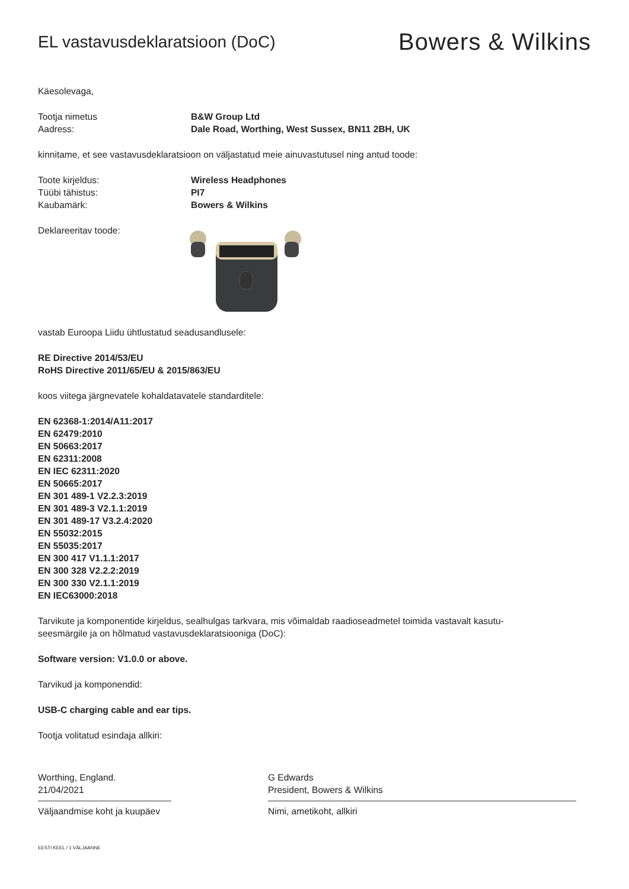EL vastavusdeklaratsioon (DoC)
Bowers & Wilkins
Käesolevaga,
Tootja nimetus B&W Group Ltd
Aadress: Dale Road, Worthing, West Sussex, BN11 2BH, UK
kinnitame, et see vastavusdeklaratsioon on väljastatud meie ainuvastutusel ning antud toode:
Toote kirjeldus: Wireless Headphones
Tüübi tähistus: PI7
Kaubamärk: Bowers & Wilkins
Deklareeritav toode:
vastab Euroopa Liidu ühtlustatud seadusandlusele:
RE Directive 2014/53/EU
RoHS Directive 2011/65/EU & 2015/863/EU
koos viitega järgnevatele kohaldatavatele standarditele:
EN 62368-1:2014/A11:2017
EN 62479:2010
EN 50663:2017
EN 62311:2008
EN IEC 62311:2020
EN 50665:2017
EN 301 489-1 V2.2.3:2019
EN 301 489-3 V2.1.1:2019
EN 301 489-17 V3.2.4:2020
EN 55032:2015
EN 55035:2017
EN 300 417 V1.1.1:2017
EN 300 328 V2.2.2:2019
EN 300 330 V2.1.1:2019
EN IEC63000:2018
Tarvikute ja komponentide kirjeldus, sealhulgas tarkvara, mis võimaldab raadioseadmetel toimida vastavalt kasutu-
seesmärgile ja on hõlmatud vastavusdeklaratsiooniga (DoC):
Software version: V1.0.0 or above.
Tarvikud ja komponendid:
USB-C charging cable and ear tips.
Tootja volitatud esindaja allkiri:
Worthing, England.
21/04/2021
Väljaandmise koht ja kuupäev
G Edwards
President, Bowers & Wilkins
Nimi, ametikoht, allkiri
EESTI KEEL / 1 VÄLJAANNE